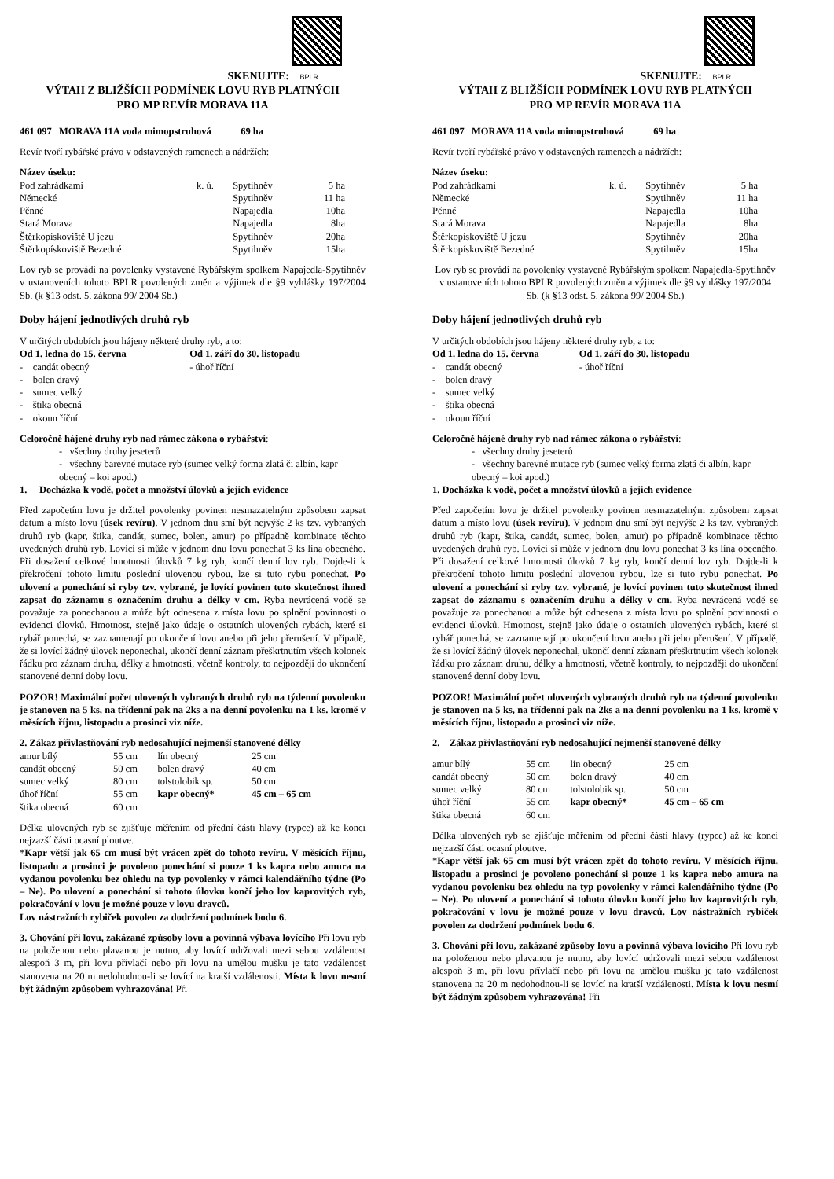SKENUJTE: BPLR
VÝTAH Z BLIŽŠÍCH PODMÍNEK LOVU RYB PLATNÝCH
PRO MP REVÍR MORAVA 11A
461 097 MORAVA 11A voda mimopstruhová 69 ha
Revír tvoří rybářské právo v odstavených ramenech a nádržích:
Název úseku:
| Pod zahrádkami | k. ú. | Spytihněv | 5 ha |
| Německé | | Spytihněv | 11 ha |
| Pěnné | | Napajedla | 10ha |
| Stará Morava | | Napajedla | 8ha |
| Štěrkopískoviště U jezu | | Spytihněv | 20ha |
| Štěrkopískoviště Bezedné | | Spytihněv | 15ha |
Lov ryb se provádí na povolenky vystavené Rybářským spolkem Napajedla-Spytihněv v ustanoveních tohoto BPLR povolených změn a výjimek dle §9 vyhlášky 197/2004 Sb. (k §13 odst. 5. zákona 99/ 2004 Sb.)
Doby hájení jednotlivých druhů ryb
V určitých obdobích jsou hájeny některé druhy ryb, a to:
| Od 1. ledna do 15. června | Od 1. září do 30. listopadu |
| - candát obecný - bolen dravý - sumec velký - štika obecná - okoun říční | - úhoř říční |
Celoročně hájené druhy ryb nad rámec zákona o rybářství:
- všechny druhy jeseterů
- všechny barevné mutace ryb (sumec velký forma zlatá či albín, kapr obecný – koi apod.)
1. Docházka k vodě, počet a množství úlovků a jejich evidence
Před započetím lovu je držitel povolenky povinen nesmazatelným způsobem zapsat datum a místo lovu (úsek revíru). V jednom dnu smí být nejvýše 2 ks tzv. vybraných druhů ryb (kapr, štika, candát, sumec, bolen, amur) po případně kombinace těchto uvedených druhů ryb. Lovící si může v jednom dnu lovu ponechat 3 ks lína obecného. Při dosažení celkové hmotnosti úlovků 7 kg ryb, končí denní lov ryb. Dojde-li k překročení tohoto limitu poslední ulovenou rybou, lze si tuto rybu ponechat. Po ulovení a ponechání si ryby tzv. vybrané, je lovící povinen tuto skutečnost ihned zapsat do záznamu s označením druhu a délky v cm. Ryba nevrácená vodě se považuje za ponechanou a může být odnesena z místa lovu po splnění povinnosti o evidenci úlovků. Hmotnost, stejně jako údaje o ostatních ulovených rybách, které si rybář ponechá, se zaznamenají po ukončení lovu anebo při jeho přerušení. V případě, že si lovící žádný úlovek neponechal, ukončí denní záznam přeškrtnutím všech kolonek řádku pro záznam druhu, délky a hmotnosti, včetně kontroly, to nejpozději do ukončení stanovené denní doby lovu.
POZOR! Maximální počet ulovených vybraných druhů ryb na týdenní povolenku je stanoven na 5 ks, na třídenní pak na 2ks a na denní povolenku na 1 ks. kromě v měsících říjnu, listopadu a prosinci viz níže.
2. Zákaz přivlastňování ryb nedosahující nejmenší stanovené délky
| amur bílý | 55 cm | lín obecný | 25 cm |
| candát obecný | 50 cm | bolen dravý | 40 cm |
| sumec velký | 80 cm | tolstolobik sp. | 50 cm |
| úhoř říční | 55 cm | kapr obecný* | 45 cm – 65 cm |
| štika obecná | 60 cm | | |
Délka ulovených ryb se zjišťuje měřením od přední části hlavy (rypce) až ke konci nejzazší části ocasní ploutve.
*Kapr větší jak 65 cm musí být vrácen zpět do tohoto revíru. V měsících říjnu, listopadu a prosinci je povoleno ponechání si pouze 1 ks kapra nebo amura na vydanou povolenku bez ohledu na typ povolenky v rámci kalendářního týdne (Po – Ne). Po ulovení a ponechání si tohoto úlovku končí jeho lov kaprovitých ryb, pokračování v lovu je možné pouze v lovu dravců.
Lov nástražních rybiček povolen za dodržení podmínek bodu 6.
3. Chování při lovu, zakázané způsoby lovu a povinná výbava lovícího Při lovu ryb na položenou nebo plavanou je nutno, aby lovící udržovali mezi sebou vzdálenost alespoň 3 m, při lovu přívlačí nebo při lovu na umělou mušku je tato vzdálenost stanovena na 20 m nedohodnou-li se lovící na kratší vzdálenosti. Místa k lovu nesmí být žádným způsobem vyhrazována! Při
SKENUJTE: BPLR
VÝTAH Z BLIŽŠÍCH PODMÍNEK LOVU RYB PLATNÝCH
PRO MP REVÍR MORAVA 11A
461 097 MORAVA 11A voda mimopstruhová 69 ha
Revír tvoří rybářské právo v odstavených ramenech a nádržích:
Název úseku:
| Pod zahrádkami | k. ú. | Spytihněv | 5 ha |
| Německé | | Spytihněv | 11 ha |
| Pěnné | | Napajedla | 10ha |
| Stará Morava | | Napajedla | 8ha |
| Štěrkopískoviště U jezu | | Spytihněv | 20ha |
| Štěrkopískoviště Bezedné | | Spytihněv | 15ha |
Lov ryb se provádí na povolenky vystavené Rybářským spolkem Napajedla-Spytihněv v ustanoveních tohoto BPLR povolených změn a výjimek dle §9 vyhlášky 197/2004 Sb. (k §13 odst. 5. zákona 99/ 2004 Sb.)
Doby hájení jednotlivých druhů ryb
V určitých obdobích jsou hájeny některé druhy ryb, a to:
| Od 1. ledna do 15. června | Od 1. září do 30. listopadu |
| - candát obecný - bolen dravý - sumec velký - štika obecná - okoun říční | - úhoř říční |
Celoročně hájené druhy ryb nad rámec zákona o rybářství:
- všechny druhy jeseterů
- všechny barevné mutace ryb (sumec velký forma zlatá či albín, kapr obecný – koi apod.)
1. Docházka k vodě, počet a množství úlovků a jejich evidence
Před započetím lovu je držitel povolenky povinen nesmazatelným způsobem zapsat datum a místo lovu (úsek revíru). V jednom dnu smí být nejvýše 2 ks tzv. vybraných druhů ryb (kapr, štika, candát, sumec, bolen, amur) po případně kombinace těchto uvedených druhů ryb. Lovící si může v jednom dnu lovu ponechat 3 ks lína obecného. Při dosažení celkové hmotnosti úlovků 7 kg ryb, končí denní lov ryb. Dojde-li k překročení tohoto limitu poslední ulovenou rybou, lze si tuto rybu ponechat. Po ulovení a ponechání si ryby tzv. vybrané, je lovící povinen tuto skutečnost ihned zapsat do záznamu s označením druhu a délky v cm. Ryba nevrácená vodě se považuje za ponechanou a může být odnesena z místa lovu po splnění povinnosti o evidenci úlovků. Hmotnost, stejně jako údaje o ostatních ulovených rybách, které si rybář ponechá, se zaznamenají po ukončení lovu anebo při jeho přerušení. V případě, že si lovící žádný úlovek neponechal, ukončí denní záznam přeškrtnutím všech kolonek řádku pro záznam druhu, délky a hmotnosti, včetně kontroly, to nejpozději do ukončení stanovené denní doby lovu.
POZOR! Maximální počet ulovených vybraných druhů ryb na týdenní povolenku je stanoven na 5 ks, na třídenní pak na 2ks a na denní povolenku na 1 ks. kromě v měsících říjnu, listopadu a prosinci viz níže.
2. Zákaz přivlastňování ryb nedosahující nejmenší stanovené délky
| amur bílý | 55 cm | lín obecný | 25 cm |
| candát obecný | 50 cm | bolen dravý | 40 cm |
| sumec velký | 80 cm | tolstolobik sp. | 50 cm |
| úhoř říční | 55 cm | kapr obecný* | 45 cm – 65 cm |
| štika obecná | 60 cm | | |
Délka ulovených ryb se zjišťuje měřením od přední části hlavy (rypce) až ke konci nejzazší části ocasní ploutve.
*Kapr větší jak 65 cm musí být vrácen zpět do tohoto revíru. V měsících říjnu, listopadu a prosinci je povoleno ponechání si pouze 1 ks kapra nebo amura na vydanou povolenku bez ohledu na typ povolenky v rámci kalendářního týdne (Po – Ne). Po ulovení a ponechání si tohoto úlovku končí jeho lov kaprovitých ryb, pokračování v lovu je možné pouze v lovu dravců. Lov nástražních rybiček povolen za dodržení podmínek bodu 6.
3. Chování při lovu, zakázané způsoby lovu a povinná výbava lovícího Při lovu ryb na položenou nebo plavanou je nutno, aby lovící udržovali mezi sebou vzdálenost alespoň 3 m, při lovu přívlačí nebo při lovu na umělou mušku je tato vzdálenost stanovena na 20 m nedohodnou-li se lovící na kratší vzdálenosti. Místa k lovu nesmí být žádným způsobem vyhrazována! Při